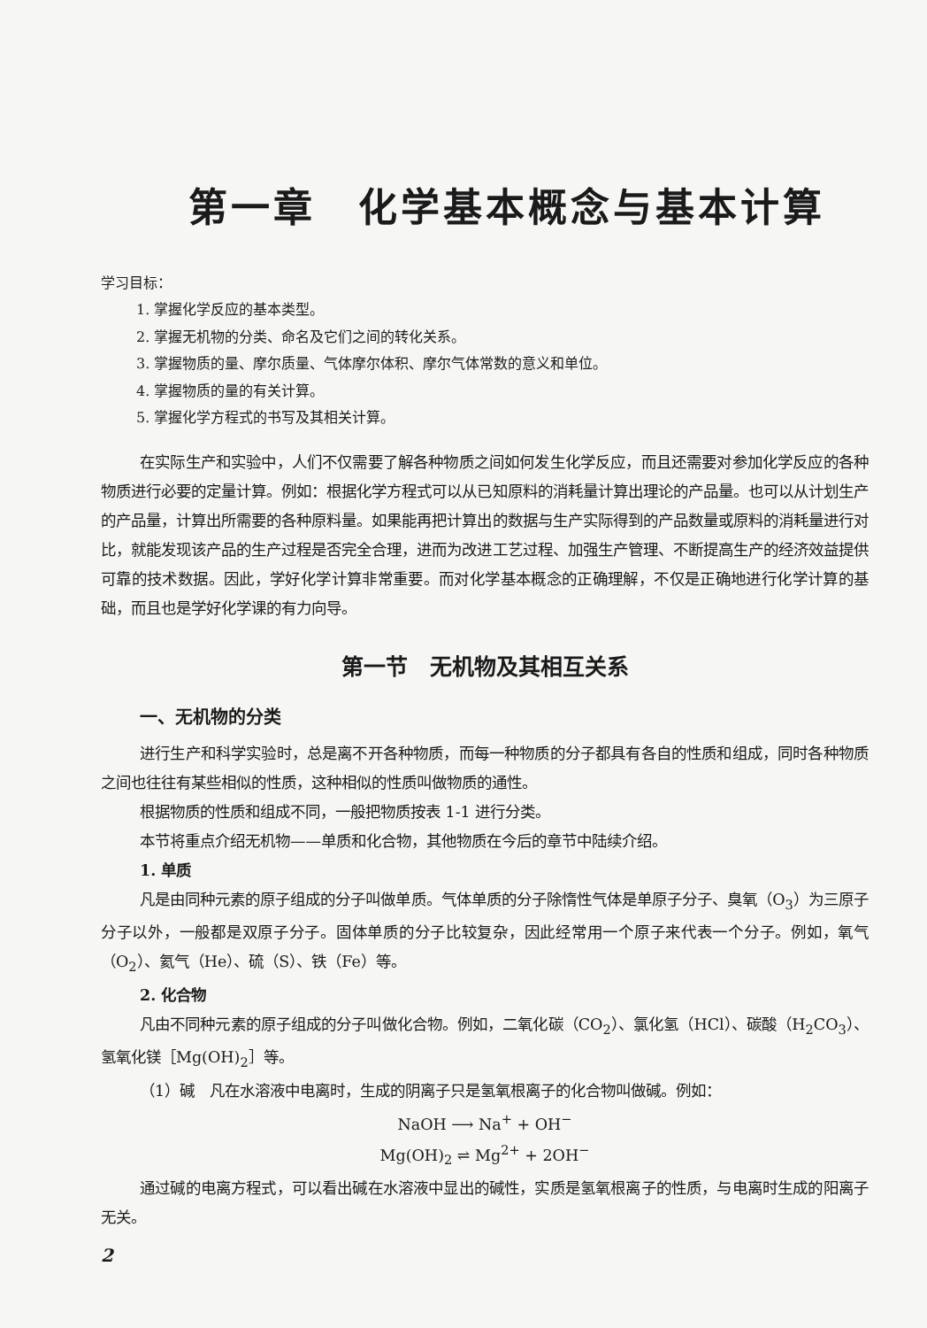第一章　化学基本概念与基本计算
学习目标：
1. 掌握化学反应的基本类型。
2. 掌握无机物的分类、命名及它们之间的转化关系。
3. 掌握物质的量、摩尔质量、气体摩尔体积、摩尔气体常数的意义和单位。
4. 掌握物质的量的有关计算。
5. 掌握化学方程式的书写及其相关计算。
在实际生产和实验中，人们不仅需要了解各种物质之间如何发生化学反应，而且还需要对参加化学反应的各种物质进行必要的定量计算。例如：根据化学方程式可以从已知原料的消耗量计算出理论的产品量。也可以从计划生产的产品量，计算出所需要的各种原料量。如果能再把计算出的数据与生产实际得到的产品数量或原料的消耗量进行对比，就能发现该产品的生产过程是否完全合理，进而为改进工艺过程、加强生产管理、不断提高生产的经济效益提供可靠的技术数据。因此，学好化学计算非常重要。而对化学基本概念的正确理解，不仅是正确地进行化学计算的基础，而且也是学好化学课的有力向导。
第一节　无机物及其相互关系
一、无机物的分类
进行生产和科学实验时，总是离不开各种物质，而每一种物质的分子都具有各自的性质和组成，同时各种物质之间也往往有某些相似的性质，这种相似的性质叫做物质的通性。
根据物质的性质和组成不同，一般把物质按表 1-1 进行分类。
本节将重点介绍无机物——单质和化合物，其他物质在今后的章节中陆续介绍。
1. 单质
凡是由同种元素的原子组成的分子叫做单质。气体单质的分子除惰性气体是单原子分子、臭氧（O<sub>3</sub>）为三原子分子以外，一般都是双原子分子。固体单质的分子比较复杂，因此经常用一个原子来代表一个分子。例如，氧气（O<sub>2</sub>）、氦气（He）、硫（S）、铁（Fe）等。
2. 化合物
凡由不同种元素的原子组成的分子叫做化合物。例如，二氧化碳（CO<sub>2</sub>）、氯化氢（HCl）、碳酸（H<sub>2</sub>CO<sub>3</sub>）、氢氧化镁［Mg(OH)<sub>2</sub>］等。
（1）碱　凡在水溶液中电离时，生成的阴离子只是氢氧根离子的化合物叫做碱。例如：
NaOH ⟶ Na<sup>+</sup> + OH<sup>−</sup>
Mg(OH)<sub>2</sub> ⇌ Mg<sup>2+</sup> + 2OH<sup>−</sup>
通过碱的电离方程式，可以看出碱在水溶液中显出的碱性，实质是氢氧根离子的性质，与电离时生成的阳离子无关。
2